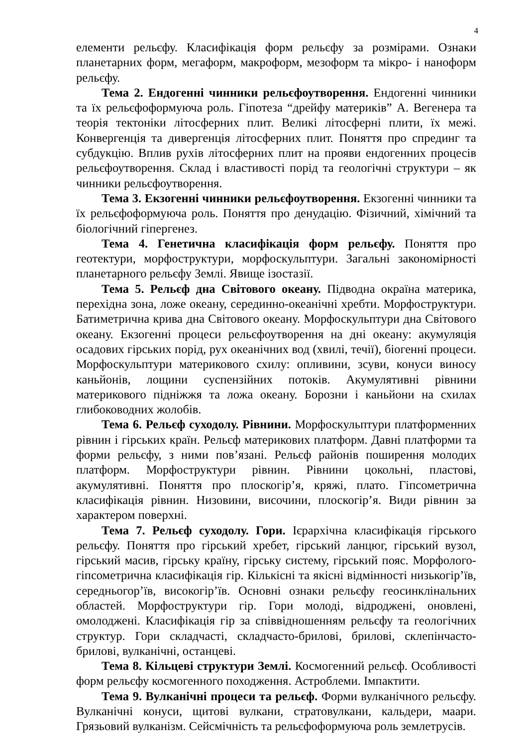4
елементи рельєфу. Класифікація форм рельєфу за розмірами. Ознаки планетарних форм, мегаформ, макроформ, мезоформ та мікро- і наноформ рельєфу.
Тема 2. Ендогенні чинники рельєфоутворення. Ендогенні чинники та їх рельєфоформуюча роль. Гіпотеза “дрейфу материків” А. Вегенера та теорія тектоніки літосферних плит. Великі літосферні плити, їх межі. Конвергенція та дивергенція літосферних плит. Поняття про спрединг та субдукцію. Вплив рухів літосферних плит на прояви ендогенних процесів рельєфоутворення. Склад і властивості порід та геологічні структури – як чинники рельєфоутворення.
Тема 3. Екзогенні чинники рельєфоутворення. Екзогенні чинники та їх рельєфоформуюча роль. Поняття про денудацію. Фізичний, хімічний та біологічний гіпергенез.
Тема 4. Генетична класифікація форм рельєфу. Поняття про геотектури, морфоструктури, морфоскульптури. Загальні закономірності планетарного рельєфу Землі. Явище ізостазії.
Тема 5. Рельєф дна Світового океану. Підводна окраїна материка, перехідна зона, ложе океану, серединно-океанічні хребти. Морфоструктури. Батиметрична крива дна Світового океану. Морфоскульптури дна Світового океану. Екзогенні процеси рельєфоутворення на дні океану: акумуляція осадових гірських порід, рух океанічних вод (хвилі, течії), біогенні процеси. Морфоскульптури материкового схилу: опливини, зсуви, конуси виносу каньйонів, лощини суспензійних потоків. Акумулятивні рівнини материкового підніжжя та ложа океану. Борозни і каньйони на схилах глибоководних жолобів.
Тема 6. Рельєф суходолу. Рівнини. Морфоскульптури платформенних рівнин і гірських країн. Рельєф материкових платформ. Давні платформи та форми рельєфу, з ними пов’язані. Рельєф районів поширення молодих платформ. Морфоструктури рівнин. Рівнини цокольні, пластові, акумулятивні. Поняття про плоскогір’я, кряжі, плато. Гіпсометрична класифікація рівнин. Низовини, височини, плоскогір’я. Види рівнин за характером поверхні.
Тема 7. Рельєф суходолу. Гори. Ієрархічна класифікація гірського рельєфу. Поняття про гірський хребет, гірський ланцюг, гірський вузол, гірський масив, гірську країну, гірську систему, гірський пояс. Морфолого-гіпсометрична класифікація гір. Кількісні та якісні відмінності низькогір’їв, середньогор’їв, високогір’їв. Основні ознаки рельєфу геосинклінальних областей. Морфоструктури гір. Гори молоді, відроджені, оновлені, омолоджені. Класифікація гір за співвідношенням рельєфу та геологічних структур. Гори складчасті, складчасто-брилові, брилові, склепінчасто-брилові, вулканічні, останцеві.
Тема 8. Кільцеві структури Землі. Космогенний рельєф. Особливості форм рельєфу космогенного походження. Астроблеми. Імпактити.
Тема 9. Вулканічні процеси та рельєф. Форми вулканічного рельєфу. Вулканічні конуси, щитові вулкани, стратовулкани, кальдери, маари. Грязьовий вулканізм. Сейсмічність та рельєфоформуюча роль землетрусів.